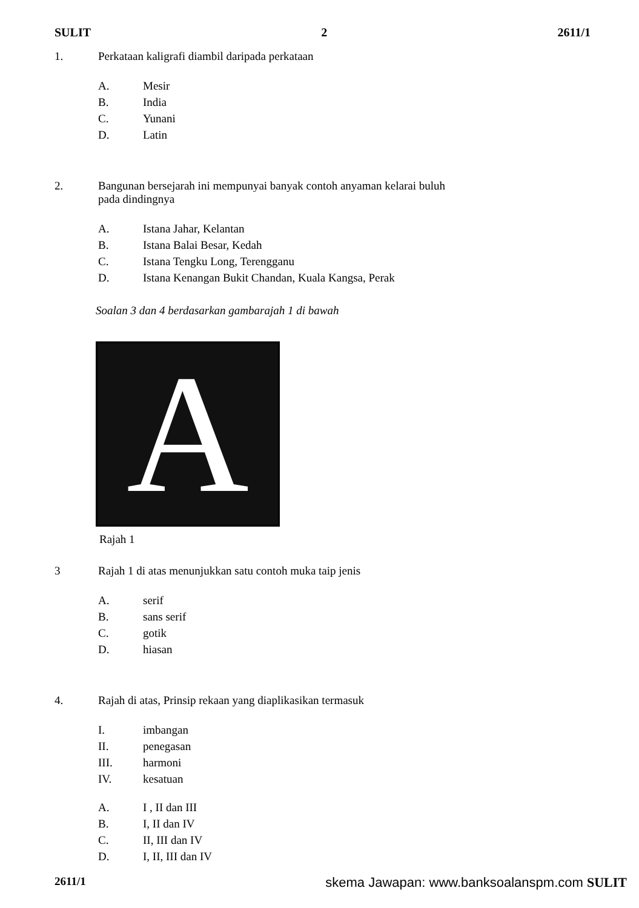SULIT 2 2611/1
1. Perkataan kaligrafi diambil daripada perkataan
A. Mesir
B. India
C. Yunani
D. Latin
2. Bangunan bersejarah ini mempunyai banyak contoh anyaman kelarai buluh
pada dindingnya
A. Istana Jahar, Kelantan
B. Istana Balai Besar, Kedah
C. Istana Tengku Long, Terengganu
D. Istana Kenangan Bukit Chandan, Kuala Kangsa, Perak
Soalan 3 dan 4 berdasarkan gambarajah 1 di bawah
A
Rajah 1
3 Rajah 1 di atas menunjukkan satu contoh muka taip jenis
A. serif
B. sans serif
C. gotik
D. hiasan
4. Rajah di atas, Prinsip rekaan yang diaplikasikan termasuk
I. imbangan
II. penegasan
III. harmoni
IV. kesatuan
A. I , II dan III
B. I, II dan IV
C. II, III dan IV
D. I, II, III dan IV
2611/1 skema Jawapan: www.banksoalanspm.com SULIT